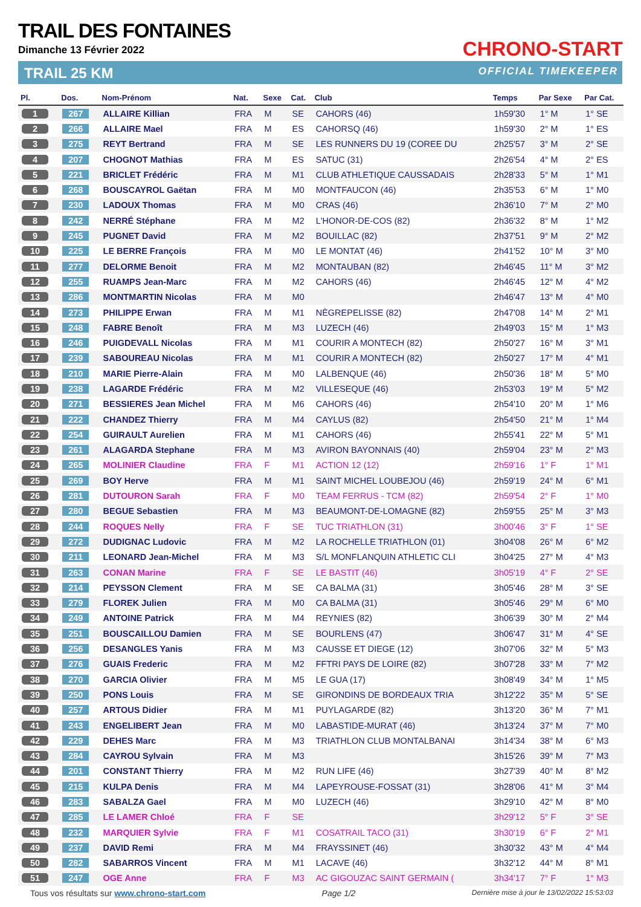TRAIL DES FONTAINES
Dimanche 13 Février 2022
TRAIL 25 KM
CHRONO-START
OFFICIAL TIMEKEEPER
| Pl. | Dos. | Nom-Prénom | Nat. | Sexe | Cat. | Club | Temps | Par Sexe | Par Cat. |
| --- | --- | --- | --- | --- | --- | --- | --- | --- | --- |
| 1 | 267 | ALLAIRE Killian | FRA | M | SE | CAHORS (46) | 1h59'30 | 1° M | 1° SE |
| 2 | 266 | ALLAIRE Mael | FRA | M | ES | CAHORSQ (46) | 1h59'30 | 2° M | 1° ES |
| 3 | 275 | REYT Bertrand | FRA | M | SE | LES RUNNERS DU 19 (COREE DU | 2h25'57 | 3° M | 2° SE |
| 4 | 207 | CHOGNOT Mathias | FRA | M | ES | SATUC (31) | 2h26'54 | 4° M | 2° ES |
| 5 | 221 | BRICLET Frédéric | FRA | M | M1 | CLUB ATHLETIQUE CAUSSADAIS | 2h28'33 | 5° M | 1° M1 |
| 6 | 268 | BOUSCAYROL Gaëtan | FRA | M | M0 | MONTFAUCON (46) | 2h35'53 | 6° M | 1° M0 |
| 7 | 230 | LADOUX Thomas | FRA | M | M0 | CRAS (46) | 2h36'10 | 7° M | 2° M0 |
| 8 | 242 | NERRÉ Stéphane | FRA | M | M2 | L'HONOR-DE-COS (82) | 2h36'32 | 8° M | 1° M2 |
| 9 | 245 | PUGNET David | FRA | M | M2 | BOUILLAC (82) | 2h37'51 | 9° M | 2° M2 |
| 10 | 225 | LE BERRE François | FRA | M | M0 | LE MONTAT (46) | 2h41'52 | 10° M | 3° M0 |
| 11 | 277 | DELORME Benoit | FRA | M | M2 | MONTAUBAN (82) | 2h46'45 | 11° M | 3° M2 |
| 12 | 255 | RUAMPS Jean-Marc | FRA | M | M2 | CAHORS (46) | 2h46'45 | 12° M | 4° M2 |
| 13 | 286 | MONTMARTIN Nicolas | FRA | M | M0 | | 2h46'47 | 13° M | 4° M0 |
| 14 | 273 | PHILIPPE Erwan | FRA | M | M1 | NÈGREPELISSE (82) | 2h47'08 | 14° M | 2° M1 |
| 15 | 248 | FABRE Benoît | FRA | M | M3 | LUZECH (46) | 2h49'03 | 15° M | 1° M3 |
| 16 | 246 | PUIGDEVALL Nicolas | FRA | M | M1 | COURIR A MONTECH (82) | 2h50'27 | 16° M | 3° M1 |
| 17 | 239 | SABOUREAU Nicolas | FRA | M | M1 | COURIR A MONTECH (82) | 2h50'27 | 17° M | 4° M1 |
| 18 | 210 | MARIE Pierre-Alain | FRA | M | M0 | LALBENQUE (46) | 2h50'36 | 18° M | 5° M0 |
| 19 | 238 | LAGARDE Frédéric | FRA | M | M2 | VILLESEQUE (46) | 2h53'03 | 19° M | 5° M2 |
| 20 | 271 | BESSIERES Jean Michel | FRA | M | M6 | CAHORS (46) | 2h54'10 | 20° M | 1° M6 |
| 21 | 222 | CHANDEZ Thierry | FRA | M | M4 | CAYLUS (82) | 2h54'50 | 21° M | 1° M4 |
| 22 | 254 | GUIRAULT Aurelien | FRA | M | M1 | CAHORS (46) | 2h55'41 | 22° M | 5° M1 |
| 23 | 261 | ALAGARDA Stephane | FRA | M | M3 | AVIRON BAYONNAIS (40) | 2h59'04 | 23° M | 2° M3 |
| 24 | 265 | MOLINIER Claudine | FRA | F | M1 | ACTION 12 (12) | 2h59'16 | 1° F | 1° M1 |
| 25 | 269 | BOY Herve | FRA | M | M1 | SAINT MICHEL LOUBEJOU (46) | 2h59'19 | 24° M | 6° M1 |
| 26 | 281 | DUTOURON Sarah | FRA | F | M0 | TEAM FERRUS - TCM (82) | 2h59'54 | 2° F | 1° M0 |
| 27 | 280 | BEGUE Sebastien | FRA | M | M3 | BEAUMONT-DE-LOMAGNE (82) | 2h59'55 | 25° M | 3° M3 |
| 28 | 244 | ROQUES Nelly | FRA | F | SE | TUC TRIATHLON (31) | 3h00'46 | 3° F | 1° SE |
| 29 | 272 | DUDIGNAC Ludovic | FRA | M | M2 | LA ROCHELLE TRIATHLON (01) | 3h04'08 | 26° M | 6° M2 |
| 30 | 211 | LEONARD Jean-Michel | FRA | M | M3 | S/L MONFLANQUIN ATHLETIC CLI | 3h04'25 | 27° M | 4° M3 |
| 31 | 263 | CONAN Marine | FRA | F | SE | LE BASTIT (46) | 3h05'19 | 4° F | 2° SE |
| 32 | 214 | PEYSSON Clement | FRA | M | SE | CA BALMA (31) | 3h05'46 | 28° M | 3° SE |
| 33 | 279 | FLOREK Julien | FRA | M | M0 | CA BALMA (31) | 3h05'46 | 29° M | 6° M0 |
| 34 | 249 | ANTOINE Patrick | FRA | M | M4 | REYNIES (82) | 3h06'39 | 30° M | 2° M4 |
| 35 | 251 | BOUSCAILLOU Damien | FRA | M | SE | BOURLENS (47) | 3h06'47 | 31° M | 4° SE |
| 36 | 256 | DESANGLES Yanis | FRA | M | M3 | CAUSSE ET DIEGE (12) | 3h07'06 | 32° M | 5° M3 |
| 37 | 276 | GUAIS Frederic | FRA | M | M2 | FFTRI PAYS DE LOIRE (82) | 3h07'28 | 33° M | 7° M2 |
| 38 | 270 | GARCIA Olivier | FRA | M | M5 | LE GUA (17) | 3h08'49 | 34° M | 1° M5 |
| 39 | 250 | PONS Louis | FRA | M | SE | GIRONDINS DE BORDEAUX TRIA | 3h12'22 | 35° M | 5° SE |
| 40 | 257 | ARTOUS Didier | FRA | M | M1 | PUYLAGARDE (82) | 3h13'20 | 36° M | 7° M1 |
| 41 | 243 | ENGELIBERT Jean | FRA | M | M0 | LABASTIDE-MURAT (46) | 3h13'24 | 37° M | 7° M0 |
| 42 | 229 | DEHES Marc | FRA | M | M3 | TRIATHLON CLUB MONTALBANAI | 3h14'34 | 38° M | 6° M3 |
| 43 | 284 | CAYROU Sylvain | FRA | M | M3 | | 3h15'26 | 39° M | 7° M3 |
| 44 | 201 | CONSTANT Thierry | FRA | M | M2 | RUN LIFE (46) | 3h27'39 | 40° M | 8° M2 |
| 45 | 215 | KULPA Denis | FRA | M | M4 | LAPEYROUSE-FOSSAT (31) | 3h28'06 | 41° M | 3° M4 |
| 46 | 283 | SABALZA Gael | FRA | M | M0 | LUZECH (46) | 3h29'10 | 42° M | 8° M0 |
| 47 | 285 | LE LAMER Chloé | FRA | F | SE | | 3h29'12 | 5° F | 3° SE |
| 48 | 232 | MARQUIER Sylvie | FRA | F | M1 | COSATRAIL TACO (31) | 3h30'19 | 6° F | 2° M1 |
| 49 | 237 | DAVID Remi | FRA | M | M4 | FRAYSSINET (46) | 3h30'32 | 43° M | 4° M4 |
| 50 | 282 | SABARROS Vincent | FRA | M | M1 | LACAVE (46) | 3h32'12 | 44° M | 8° M1 |
| 51 | 247 | OGE Anne | FRA | F | M3 | AC GIGOUZAC SAINT GERMAIN ( | 3h34'17 | 7° F | 1° M3 |
Tous vos résultats sur www.chrono-start.com Page 1/2 Dernière mise à jour le 13/02/2022 15:53:03